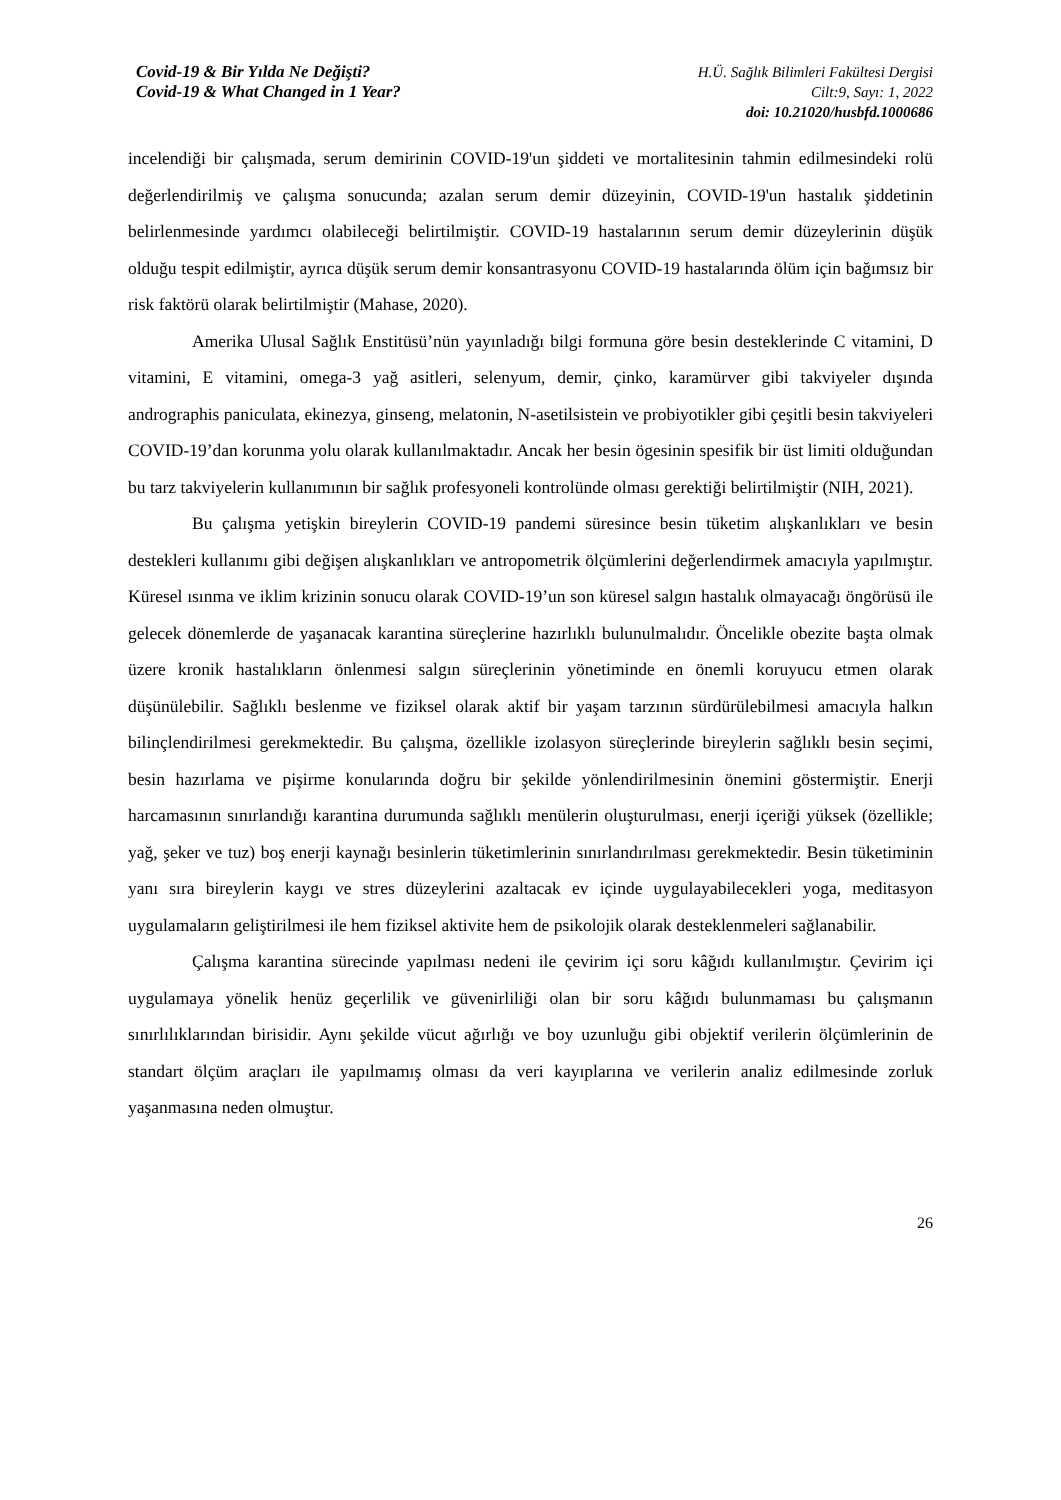Covid-19 & Bir Yılda Ne Değişti?
Covid-19 & What Changed in 1 Year?
H.Ü. Sağlık Bilimleri Fakültesi Dergisi
Cilt:9, Sayı: 1, 2022
doi: 10.21020/husbfd.1000686
incelendiği bir çalışmada, serum demirinin COVID-19'un şiddeti ve mortalitesinin tahmin edilmesindeki rolü değerlendirilmiş ve çalışma sonucunda; azalan serum demir düzeyinin, COVID-19'un hastalık şiddetinin belirlenmesinde yardımcı olabileceği belirtilmiştir. COVID-19 hastalarının serum demir düzeylerinin düşük olduğu tespit edilmiştir, ayrıca düşük serum demir konsantrasyonu COVID-19 hastalarında ölüm için bağımsız bir risk faktörü olarak belirtilmiştir (Mahase, 2020).
Amerika Ulusal Sağlık Enstitüsü’nün yayınladığı bilgi formuna göre besin desteklerinde C vitamini, D vitamini, E vitamini, omega-3 yağ asitleri, selenyum, demir, çinko, karamürver gibi takviyeler dışında andrographis paniculata, ekinezya, ginseng, melatonin, N-asetilsistein ve probiyotikler gibi çeşitli besin takviyeleri COVID-19’dan korunma yolu olarak kullanılmaktadır. Ancak her besin ögesinin spesifik bir üst limiti olduğundan bu tarz takviyelerin kullanımının bir sağlık profesyoneli kontrolünde olması gerektiği belirtilmiştir (NIH, 2021).
Bu çalışma yetişkin bireylerin COVID-19 pandemi süresince besin tüketim alışkanlıkları ve besin destekleri kullanımı gibi değişen alışkanlıkları ve antropometrik ölçümlerini değerlendirmek amacıyla yapılmıştır. Küresel ısınma ve iklim krizinin sonucu olarak COVID-19’un son küresel salgın hastalık olmayacağı öngörüsü ile gelecek dönemlerde de yaşanacak karantina süreçlerine hazırlıklı bulunulmalıdır. Öncelikle obezite başta olmak üzere kronik hastalıkların önlenmesi salgın süreçlerinin yönetiminde en önemli koruyucu etmen olarak düşünülebilir. Sağlıklı beslenme ve fiziksel olarak aktif bir yaşam tarzının sürdürülebilmesi amacıyla halkın bilinçlendirilmesi gerekmektedir. Bu çalışma, özellikle izolasyon süreçlerinde bireylerin sağlıklı besin seçimi, besin hazırlama ve pişirme konularında doğru bir şekilde yönlendirilmesinin önemini göstermiştir. Enerji harcamasının sınırlandığı karantina durumunda sağlıklı menülerin oluşturulması, enerji içeriği yüksek (özellikle; yağ, şeker ve tuz) boş enerji kaynağı besinlerin tüketimlerinin sınırlandırılması gerekmektedir. Besin tüketiminin yanı sıra bireylerin kaygı ve stres düzeylerini azaltacak ev içinde uygulayabilecekleri yoga, meditasyon uygulamaların geliştirilmesi ile hem fiziksel aktivite hem de psikolojik olarak desteklenmeleri sağlanabilir.
Çalışma karantina sürecinde yapılması nedeni ile çevirim içi soru kâğıdı kullanılmıştır. Çevirim içi uygulamaya yönelik henüz geçerlilik ve güvenirliliği olan bir soru kâğıdı bulunmaması bu çalışmanın sınırlılıklarından birisidir. Aynı şekilde vücut ağırlığı ve boy uzunluğu gibi objektif verilerin ölçümlerinin de standart ölçüm araçları ile yapılmamış olması da veri kayıplarına ve verilerin analiz edilmesinde zorluk yaşanmasına neden olmuştur.
26